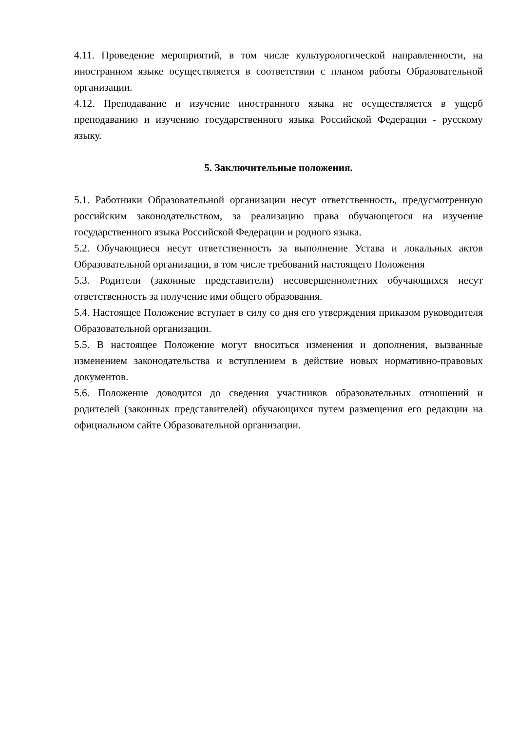4.11. Проведение мероприятий, в том числе культурологической направленности, на иностранном языке осуществляется в соответствии с планом работы Образовательной организации.
4.12. Преподавание и изучение иностранного языка не осуществляется в ущерб преподаванию и изучению государственного языка Российской Федерации - русскому языку.
5. Заключительные положения.
5.1. Работники Образовательной организации несут ответственность, предусмотренную российским законодательством, за реализацию права обучающегося на изучение государственного языка Российской Федерации и родного языка.
5.2. Обучающиеся несут ответственность за выполнение Устава и локальных актов Образовательной организации, в том числе требований настоящего Положения
5.3. Родители (законные представители) несовершеннолетних обучающихся несут ответственность за получение ими общего образования.
5.4. Настоящее Положение вступает в силу со дня его утверждения приказом руководителя Образовательной организации.
5.5. В настоящее Положение могут вноситься изменения и дополнения, вызванные изменением законодательства и вступлением в действие новых нормативно-правовых документов.
5.6. Положение доводится до сведения участников образовательных отношений и родителей (законных представителей) обучающихся путем размещения его редакции на официальном сайте Образовательной организации.